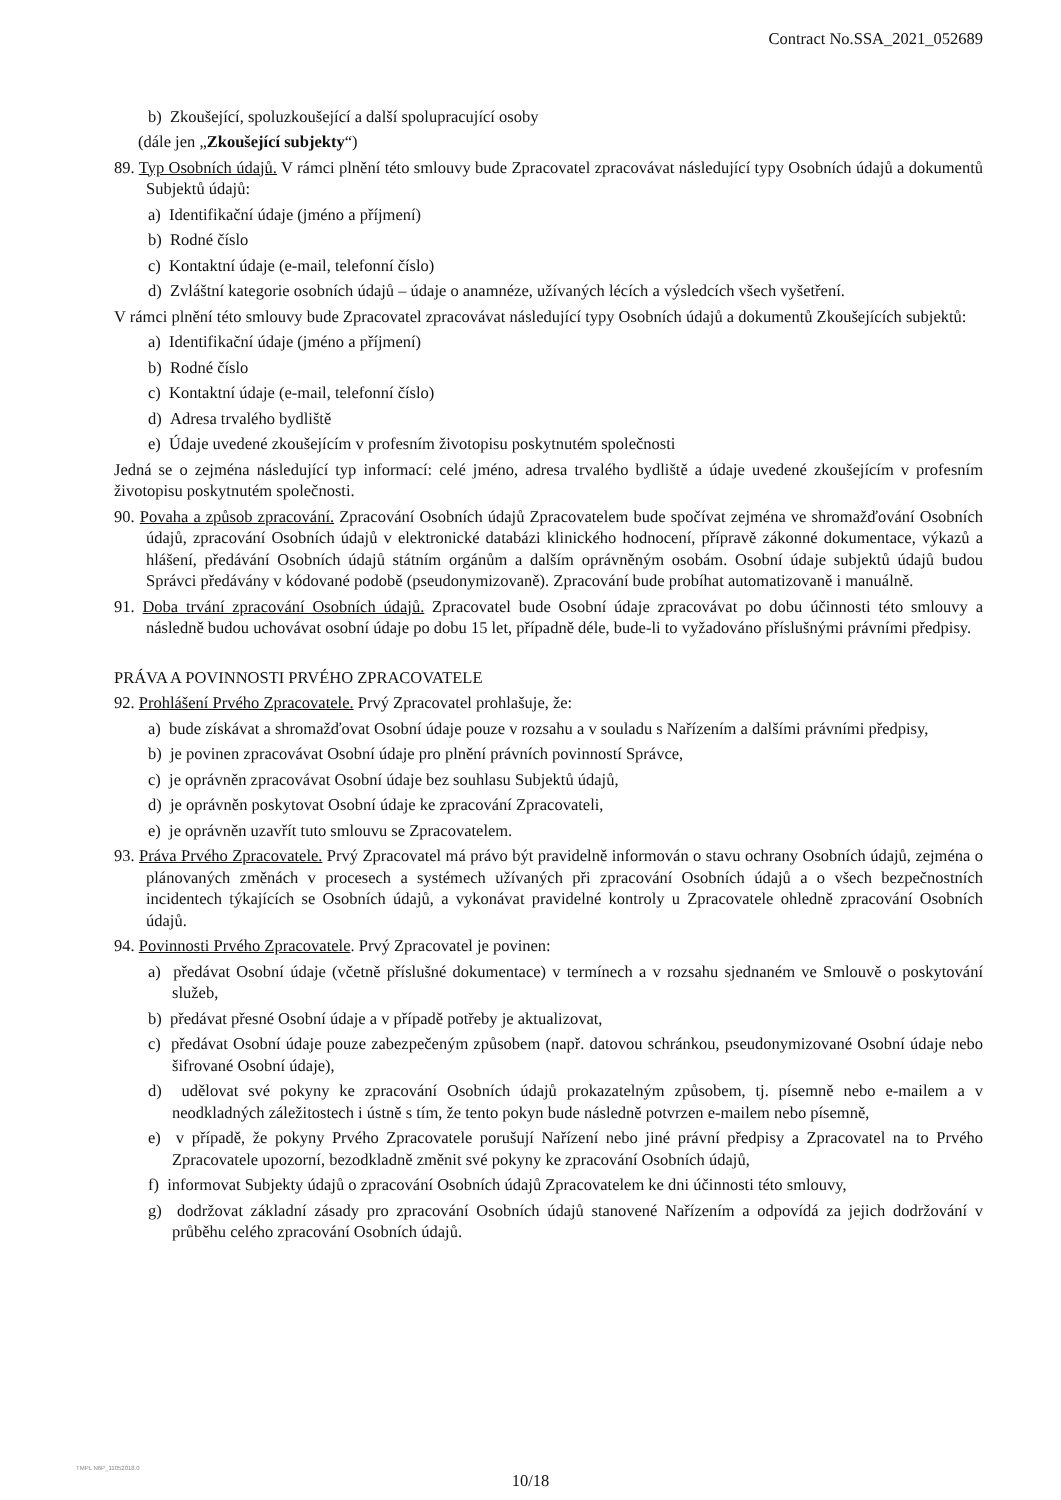Contract No.SSA_2021_052689
b) Zkoušející, spoluzkoušející a další spolupracující osoby
(dále jen „Zkoušející subjekty“)
89. Typ Osobních údajů. V rámci plnění této smlouvy bude Zpracovatel zpracovávat následující typy Osobních údajů a dokumentů Subjektů údajů:
a) Identifikační údaje (jméno a příjmení)
b) Rodné číslo
c) Kontaktní údaje (e-mail, telefonní číslo)
d) Zvláštní kategorie osobních údajů – údaje o anamnéze, užívaných lécích a výsledcích všech vyšetření.
V rámci plnění této smlouvy bude Zpracovatel zpracovávat následující typy Osobních údajů a dokumentů Zkoušejících subjektů:
a) Identifikační údaje (jméno a příjmení)
b) Rodné číslo
c) Kontaktní údaje (e-mail, telefonní číslo)
d) Adresa trvalého bydliště
e) Údaje uvedené zkoušejícím v profesním životopisu poskytnutém společnosti
Jedná se o zejména následující typ informací: celé jméno, adresa trvalého bydliště a údaje uvedené zkoušejícím v profesním životopisu poskytnutém společnosti.
90. Povaha a způsob zpracování. Zpracování Osobních údajů Zpracovatelem bude spočívat zejména ve shromažďování Osobních údajů, zpracování Osobních údajů v elektronické databázi klinického hodnocení, přípravě zákonné dokumentace, výkazů a hlášení, předávání Osobních údajů státním orgánům a dalším oprávněným osobám. Osobní údaje subjektů údajů budou Správci předávány v kódované podobě (pseudonymizovaně). Zpracování bude probíhat automatizovaně i manuálně.
91. Doba trvání zpracování Osobních údajů. Zpracovatel bude Osobní údaje zpracovávat po dobu účinnosti této smlouvy a následně budou uchovávat osobní údaje po dobu 15 let, případně déle, bude-li to vyžadováno příslušnými právními předpisy.
PRÁVA A POVINNOSTI PRVÉHO ZPRACOVATELE
92. Prohlášení Prvého Zpracovatele. Prvý Zpracovatel prohlašuje, že:
a) bude získávat a shromažďovat Osobní údaje pouze v rozsahu a v souladu s Nařízením a dalšími právními předpisy,
b) je povinen zpracovávat Osobní údaje pro plnění právních povinností Správce,
c) je oprávněn zpracovávat Osobní údaje bez souhlasu Subjektů údajů,
d) je oprávněn poskytovat Osobní údaje ke zpracování Zpracovateli,
e) je oprávněn uzavřít tuto smlouvu se Zpracovatelem.
93. Práva Prvého Zpracovatele. Prvý Zpracovatel má právo být pravidelně informován o stavu ochrany Osobních údajů, zejména o plánovaných změnách v procesech a systémech užívaných při zpracování Osobních údajů a o všech bezpečnostních incidentech týkajících se Osobních údajů, a vykonávat pravidelné kontroly u Zpracovatele ohledně zpracování Osobních údajů.
94. Povinnosti Prvého Zpracovatele. Prvý Zpracovatel je povinen:
a) předávat Osobní údaje (včetně příslušné dokumentace) v termínech a v rozsahu sjednaném ve Smlouvě o poskytování služeb,
b) předávat přesné Osobní údaje a v případě potřeby je aktualizovat,
c) předávat Osobní údaje pouze zabezpečeným způsobem (např. datovou schránkou, pseudonymizované Osobní údaje nebo šifrované Osobní údaje),
d) udělovat své pokyny ke zpracování Osobních údajů prokazatelným způsobem, tj. písemně nebo e-mailem a v neodkladných záležitostech i ústně s tím, že tento pokyn bude následně potvrzen e-mailem nebo písemně,
e) v případě, že pokyny Prvého Zpracovatele porušují Nařízení nebo jiné právní předpisy a Zpracovatel na to Prvého Zpracovatele upozorní, bezodkladně změnit své pokyny ke zpracování Osobních údajů,
f) informovat Subjekty údajů o zpracování Osobních údajů Zpracovatelem ke dni účinnosti této smlouvy,
g) dodržovat základní zásady pro zpracování Osobních údajů stanovené Nařízením a odpovídá za jejich dodržování v průběhu celého zpracování Osobních údajů.
TMPL N6P_11052018.0
10/18